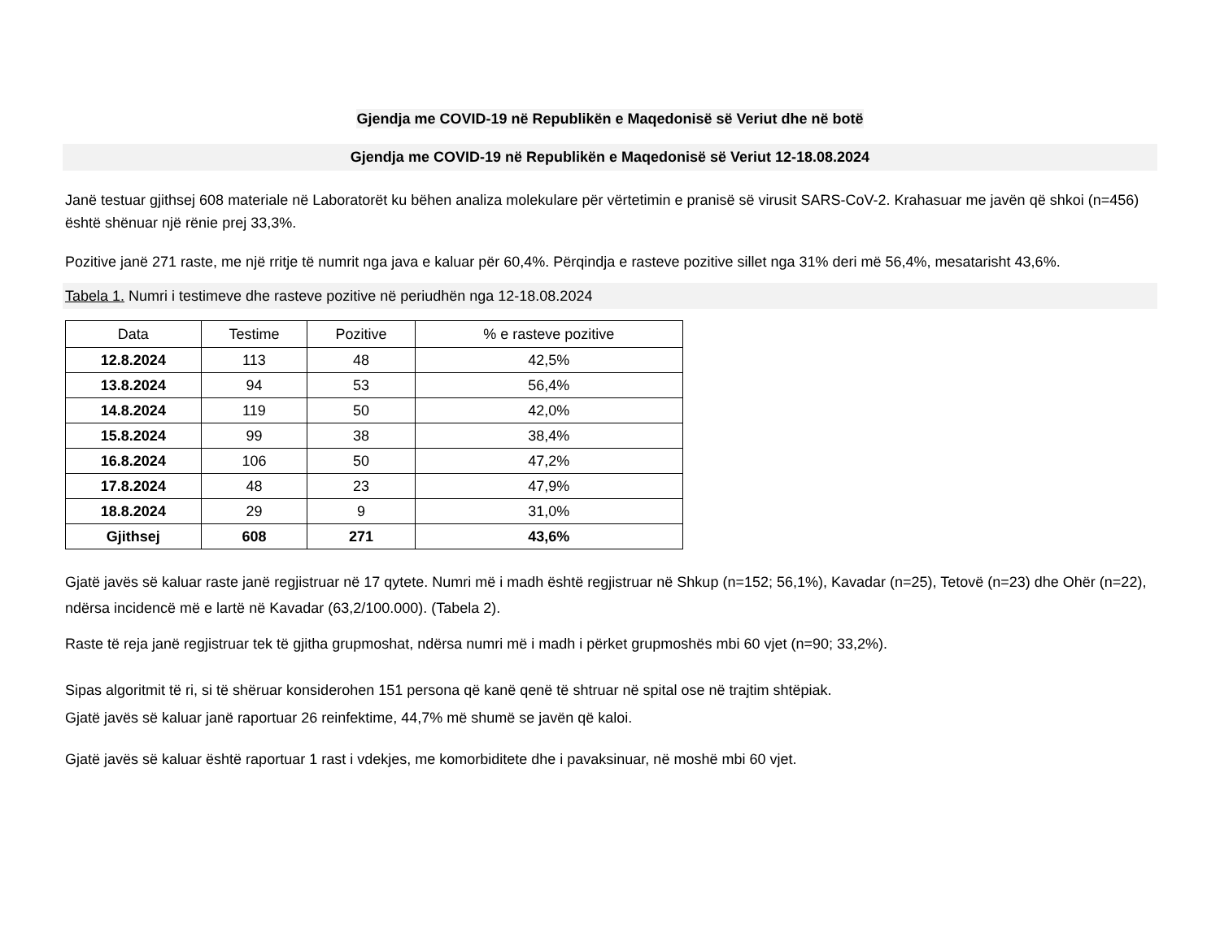Gjendja me COVID-19 në Republikën e Maqedonisë së Veriut dhe në botë
Gjendja me COVID-19 në Republikën e Maqedonisë së Veriut 12-18.08.2024
Janë testuar gjithsej 608 materiale në Laboratorët ku bëhen analiza molekulare për vërtetimin e pranisë së virusit SARS-CoV-2. Krahasuar me javën që shkoi (n=456) është shënuar një rënie prej 33,3%.
Pozitive janë 271 raste, me një rritje të numrit nga java e kaluar për 60,4%. Përqindja e rasteve pozitive sillet nga 31% deri më 56,4%, mesatarisht 43,6%.
Tabela 1. Numri i testimeve dhe rasteve pozitive në periudhën nga 12-18.08.2024
| Data | Testime | Pozitive | % e rasteve pozitive |
| --- | --- | --- | --- |
| 12.8.2024 | 113 | 48 | 42,5% |
| 13.8.2024 | 94 | 53 | 56,4% |
| 14.8.2024 | 119 | 50 | 42,0% |
| 15.8.2024 | 99 | 38 | 38,4% |
| 16.8.2024 | 106 | 50 | 47,2% |
| 17.8.2024 | 48 | 23 | 47,9% |
| 18.8.2024 | 29 | 9 | 31,0% |
| Gjithsej | 608 | 271 | 43,6% |
Gjatë javës së kaluar raste janë regjistruar në 17 qytete. Numri më i madh është regjistruar në Shkup (n=152; 56,1%), Kavadar (n=25), Tetovë (n=23) dhe Ohër (n=22), ndërsa incidencë më e lartë në Kavadar (63,2/100.000). (Tabela 2).
Raste të reja janë regjistruar tek të gjitha grupmoshat, ndërsa numri më i madh i përket grupmoshës mbi 60 vjet (n=90; 33,2%).
Sipas algoritmit të ri, si të shëruar konsiderohen 151 persona që kanë qenë të shtruar në spital ose në trajtim shtëpiak.
Gjatë javës së kaluar janë raportuar 26 reinfektime, 44,7% më shumë se javën që kaloi.
Gjatë javës së kaluar është raportuar 1 rast i vdekjes, me komorbiditete dhe i pavaksinuar, në moshë mbi 60 vjet.